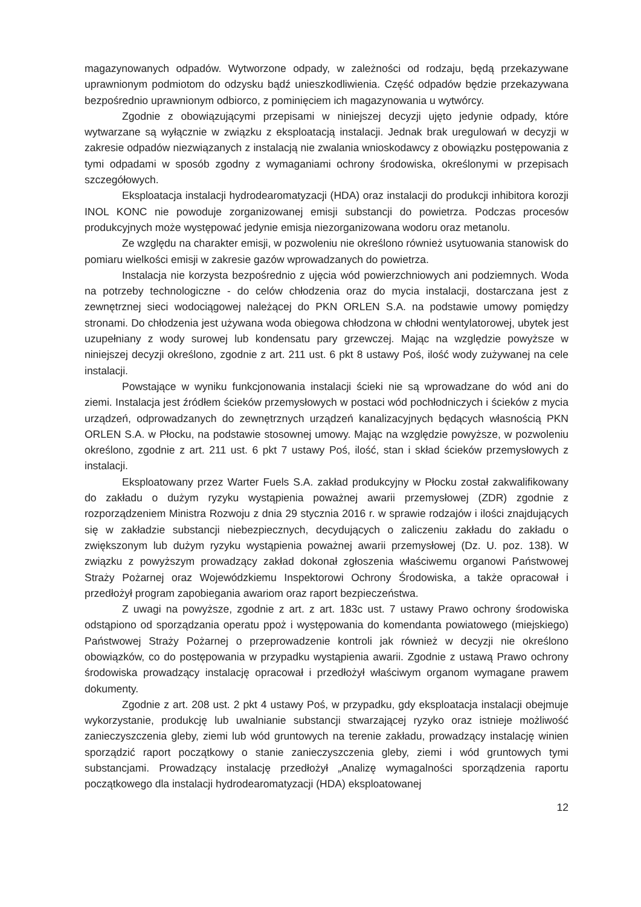magazynowanych odpadów. Wytworzone odpady, w zależności od rodzaju, będą przekazywane uprawnionym podmiotom do odzysku bądź unieszkodliwienia. Część odpadów będzie przekazywana bezpośrednio uprawnionym odbiorco, z pominięciem ich magazynowania u wytwórcy.
Zgodnie z obowiązującymi przepisami w niniejszej decyzji ujęto jedynie odpady, które wytwarzane są wyłącznie w związku z eksploatacją instalacji. Jednak brak uregulowań w decyzji w zakresie odpadów niezwiązanych z instalacją nie zwalania wnioskodawcy z obowiązku postępowania z tymi odpadami w sposób zgodny z wymaganiami ochrony środowiska, określonymi w przepisach szczegółowych.
Eksploatacja instalacji hydrodearomatyzacji (HDA) oraz instalacji do produkcji inhibitora korozji INOL KONC nie powoduje zorganizowanej emisji substancji do powietrza. Podczas procesów produkcyjnych może występować jedynie emisja niezorganizowana wodoru oraz metanolu.
Ze względu na charakter emisji, w pozwoleniu nie określono również usytuowania stanowisk do pomiaru wielkości emisji w zakresie gazów wprowadzanych do powietrza.
Instalacja nie korzysta bezpośrednio z ujęcia wód powierzchniowych ani podziemnych. Woda na potrzeby technologiczne - do celów chłodzenia oraz do mycia instalacji, dostarczana jest z zewnętrznej sieci wodociągowej należącej do PKN ORLEN S.A. na podstawie umowy pomiędzy stronami. Do chłodzenia jest używana woda obiegowa chłodzona w chłodni wentylatorowej, ubytek jest uzupełniany z wody surowej lub kondensatu pary grzewczej. Mając na względzie powyższe w niniejszej decyzji określono, zgodnie z art. 211 ust. 6 pkt 8 ustawy Poś, ilość wody zużywanej na cele instalacji.
Powstające w wyniku funkcjonowania instalacji ścieki nie są wprowadzane do wód ani do ziemi. Instalacja jest źródłem ścieków przemysłowych w postaci wód pochłodniczych i ścieków z mycia urządzeń, odprowadzanych do zewnętrznych urządzeń kanalizacyjnych będących własnością PKN ORLEN S.A. w Płocku, na podstawie stosownej umowy. Mając na względzie powyższe, w pozwoleniu określono, zgodnie z art. 211 ust. 6 pkt 7 ustawy Poś, ilość, stan i skład ścieków przemysłowych z instalacji.
Eksploatowany przez Warter Fuels S.A. zakład produkcyjny w Płocku został zakwalifikowany do zakładu o dużym ryzyku wystąpienia poważnej awarii przemysłowej (ZDR) zgodnie z rozporządzeniem Ministra Rozwoju z dnia 29 stycznia 2016 r. w sprawie rodzajów i ilości znajdujących się w zakładzie substancji niebezpiecznych, decydujących o zaliczeniu zakładu do zakładu o zwiększonym lub dużym ryzyku wystąpienia poważnej awarii przemysłowej (Dz. U. poz. 138). W związku z powyższym prowadzący zakład dokonał zgłoszenia właściwemu organowi Państwowej Straży Pożarnej oraz Wojewódzkiemu Inspektorowi Ochrony Środowiska, a także opracował i przedłożył program zapobiegania awariom oraz raport bezpieczeństwa.
Z uwagi na powyższe, zgodnie z art. z art. 183c ust. 7 ustawy Prawo ochrony środowiska odstąpiono od sporządzania operatu ppoż i występowania do komendanta powiatowego (miejskiego) Państwowej Straży Pożarnej o przeprowadzenie kontroli jak również w decyzji nie określono obowiązków, co do postępowania w przypadku wystąpienia awarii. Zgodnie z ustawą Prawo ochrony środowiska prowadzący instalację opracował i przedłożył właściwym organom wymagane prawem dokumenty.
Zgodnie z art. 208 ust. 2 pkt 4 ustawy Poś, w przypadku, gdy eksploatacja instalacji obejmuje wykorzystanie, produkcję lub uwalnianie substancji stwarzającej ryzyko oraz istnieje możliwość zanieczyszczenia gleby, ziemi lub wód gruntowych na terenie zakładu, prowadzący instalację winien sporządzić raport początkowy o stanie zanieczyszczenia gleby, ziemi i wód gruntowych tymi substancjami. Prowadzący instalację przedłożył „Analizę wymagalności sporządzenia raportu początkowego dla instalacji hydrodearomatyzacji (HDA) eksploatowanej
12